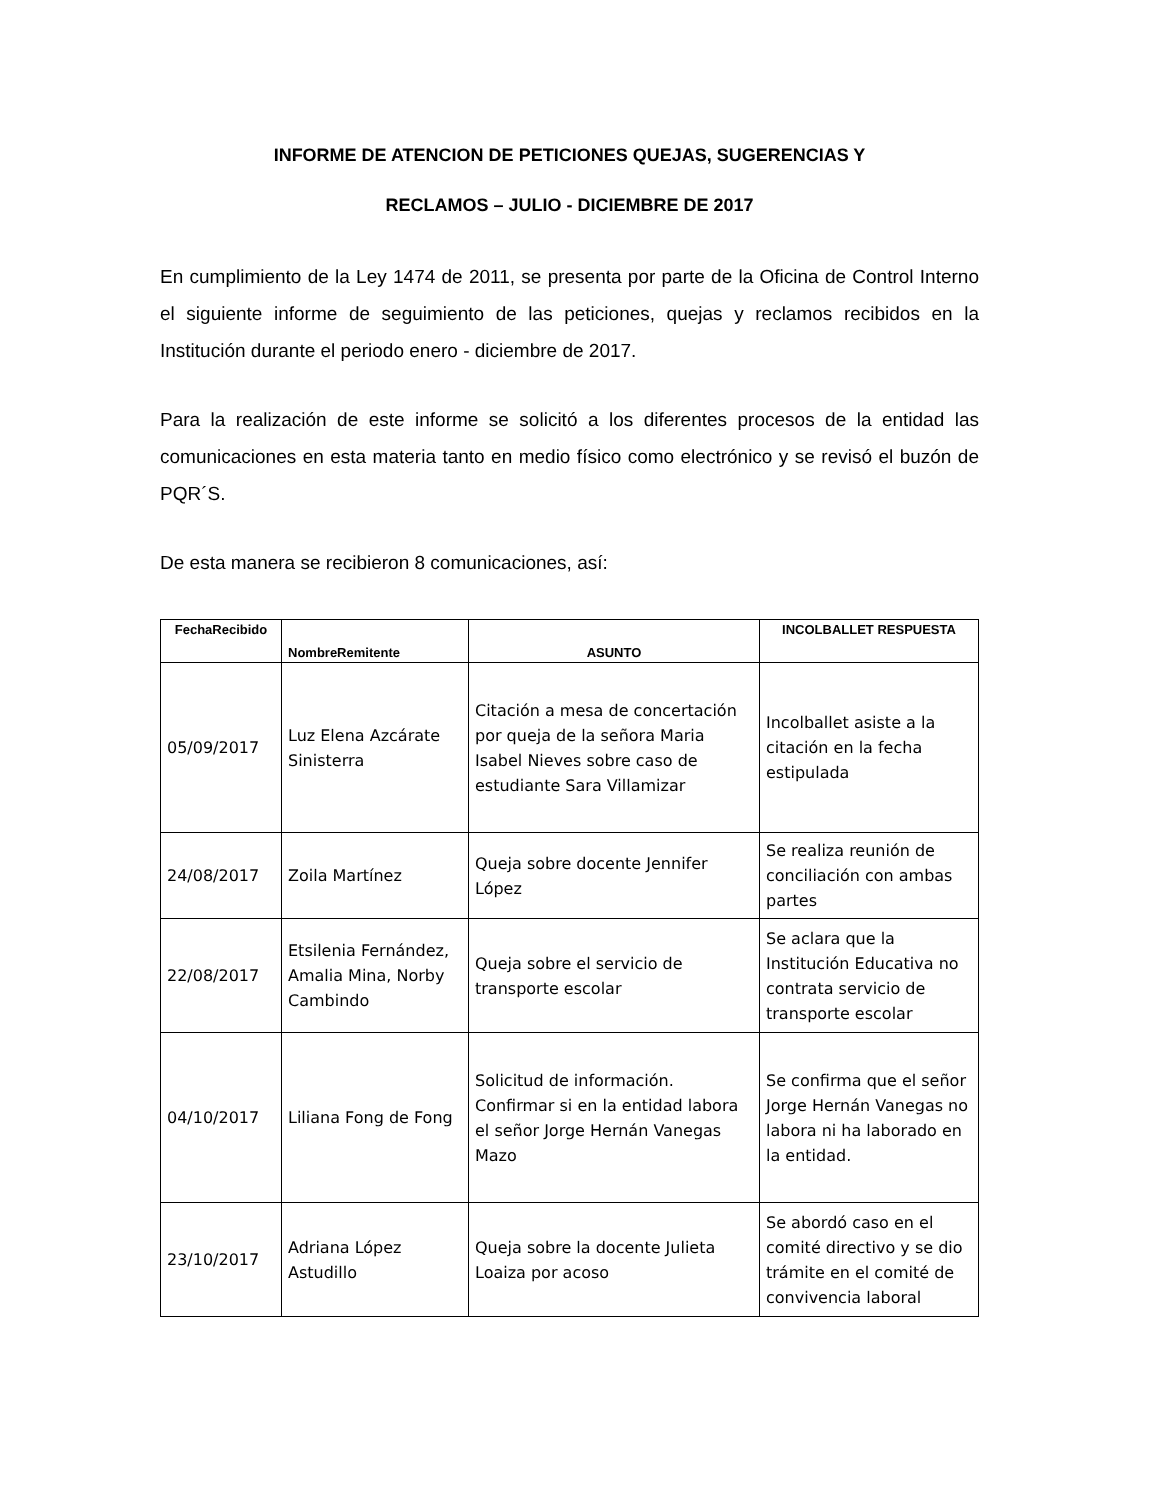INFORME DE ATENCION DE PETICIONES QUEJAS, SUGERENCIAS Y
RECLAMOS – JULIO - DICIEMBRE DE 2017
En cumplimiento de la Ley 1474 de 2011, se presenta por parte de la Oficina de Control Interno el siguiente informe de seguimiento de las peticiones, quejas y reclamos recibidos en la Institución durante el periodo enero - diciembre de 2017.
Para la realización de este informe se solicitó a los diferentes procesos de la entidad las comunicaciones en esta materia tanto en medio físico como electrónico y se revisó el buzón de PQR´S.
De esta manera se recibieron 8 comunicaciones, así:
| FechaRecibido | NombreRemitente | ASUNTO | INCOLBALLET RESPUESTA |
| --- | --- | --- | --- |
| 05/09/2017 | Luz Elena Azcárate Sinisterra | Citación a mesa de concertación por queja de la señora Maria Isabel Nieves sobre caso de estudiante Sara Villamizar | Incolballet asiste a la citación en la fecha estipulada |
| 24/08/2017 | Zoila Martínez | Queja sobre docente Jennifer López | Se realiza reunión de conciliación con ambas partes |
| 22/08/2017 | Etsilenia Fernández, Amalia Mina, Norby Cambindo | Queja sobre el servicio de transporte escolar | Se aclara que la Institución Educativa no contrata servicio de transporte escolar |
| 04/10/2017 | Liliana Fong de Fong | Solicitud de información. Confirmar si en la entidad labora el señor Jorge Hernán Vanegas Mazo | Se confirma que el señor Jorge Hernán Vanegas no labora ni ha laborado en la entidad. |
| 23/10/2017 | Adriana López Astudillo | Queja sobre la docente Julieta Loaiza por acoso | Se abordó caso en el comité directivo y se dio trámite en el comité de convivencia laboral |